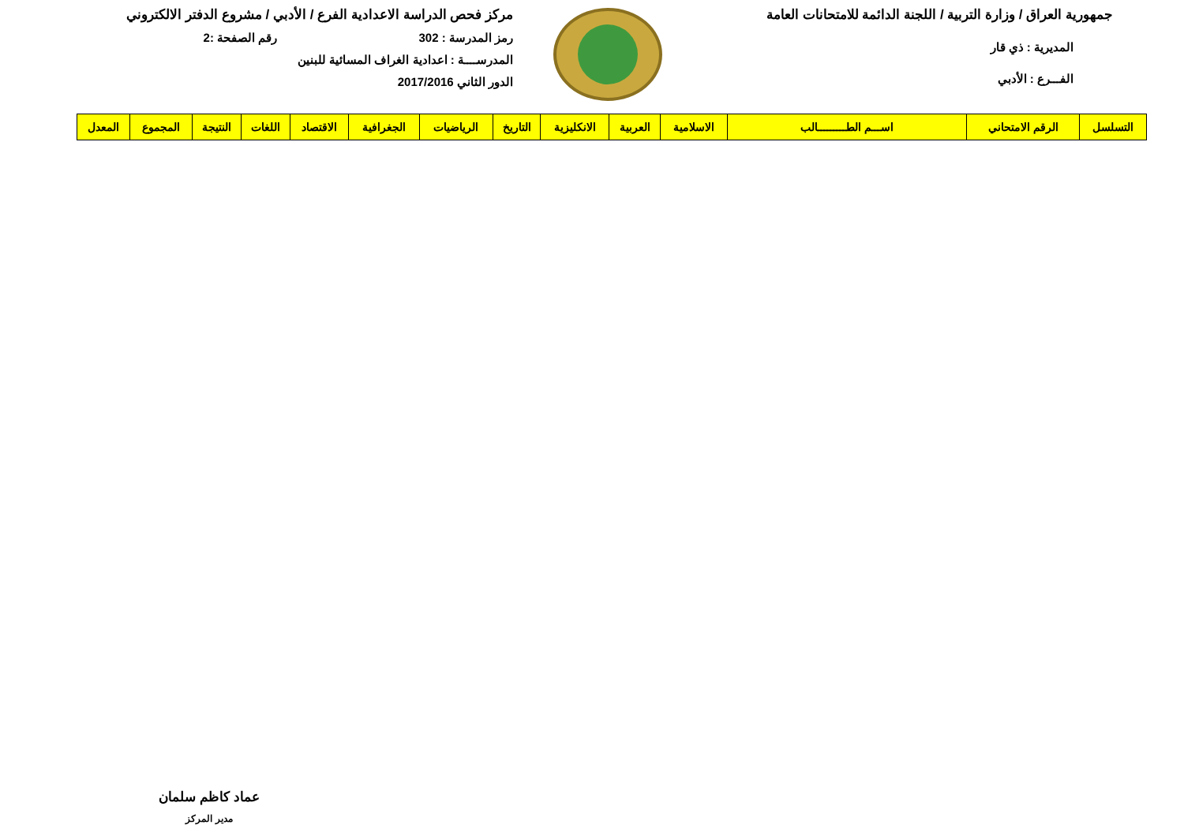جمهورية العراق / وزارة التربية / اللجنة الدائمة للامتحانات العامة
المديرية : ذي قار
الفـــرع : الأدبي
مركز فحص الدراسة الاعدادية الفرع / الأدبي / مشروع الدفتر الالكتروني
رمز المدرسة : 302 رقم الصفحة :2
المدرســــة : اعدادية الغراف المسائية للبنين
الدور الثاني 2017/2016
| التسلسل | الرقم الامتحاني | اســـم الطـــــــــالب | الاسلامية | العربية | الانكليزية | التاريخ | الرياضيات | الجغرافية | الاقتصاد | اللغات | النتيجة | المجموع | المعدل |
| --- | --- | --- | --- | --- | --- | --- | --- | --- | --- | --- | --- | --- | --- |
عماد كاظم سلمان
مدير المركز